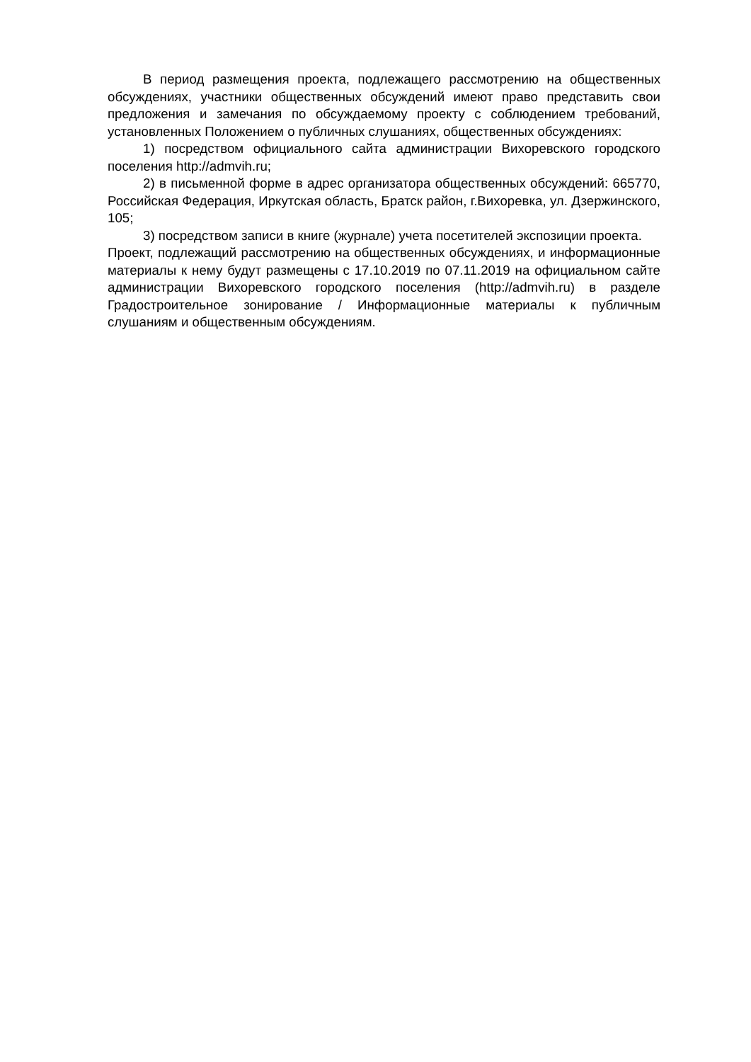В период размещения проекта, подлежащего рассмотрению на общественных обсуждениях, участники общественных обсуждений имеют право представить свои предложения и замечания по обсуждаемому проекту с соблюдением требований, установленных Положением о публичных слушаниях, общественных обсуждениях:
1) посредством официального сайта администрации Вихоревского городского поселения http://admvih.ru;
2) в письменной форме в адрес организатора общественных обсуждений: 665770, Российская Федерация, Иркутская область, Братск район, г.Вихоревка, ул. Дзержинского, 105;
3) посредством записи в книге (журнале) учета посетителей экспозиции проекта.
Проект, подлежащий рассмотрению на общественных обсуждениях, и информационные материалы к нему будут размещены с 17.10.2019 по 07.11.2019 на официальном сайте администрации Вихоревского городского поселения (http://admvih.ru) в разделе Градостроительное зонирование / Информационные материалы к публичным слушаниям и общественным обсуждениям.